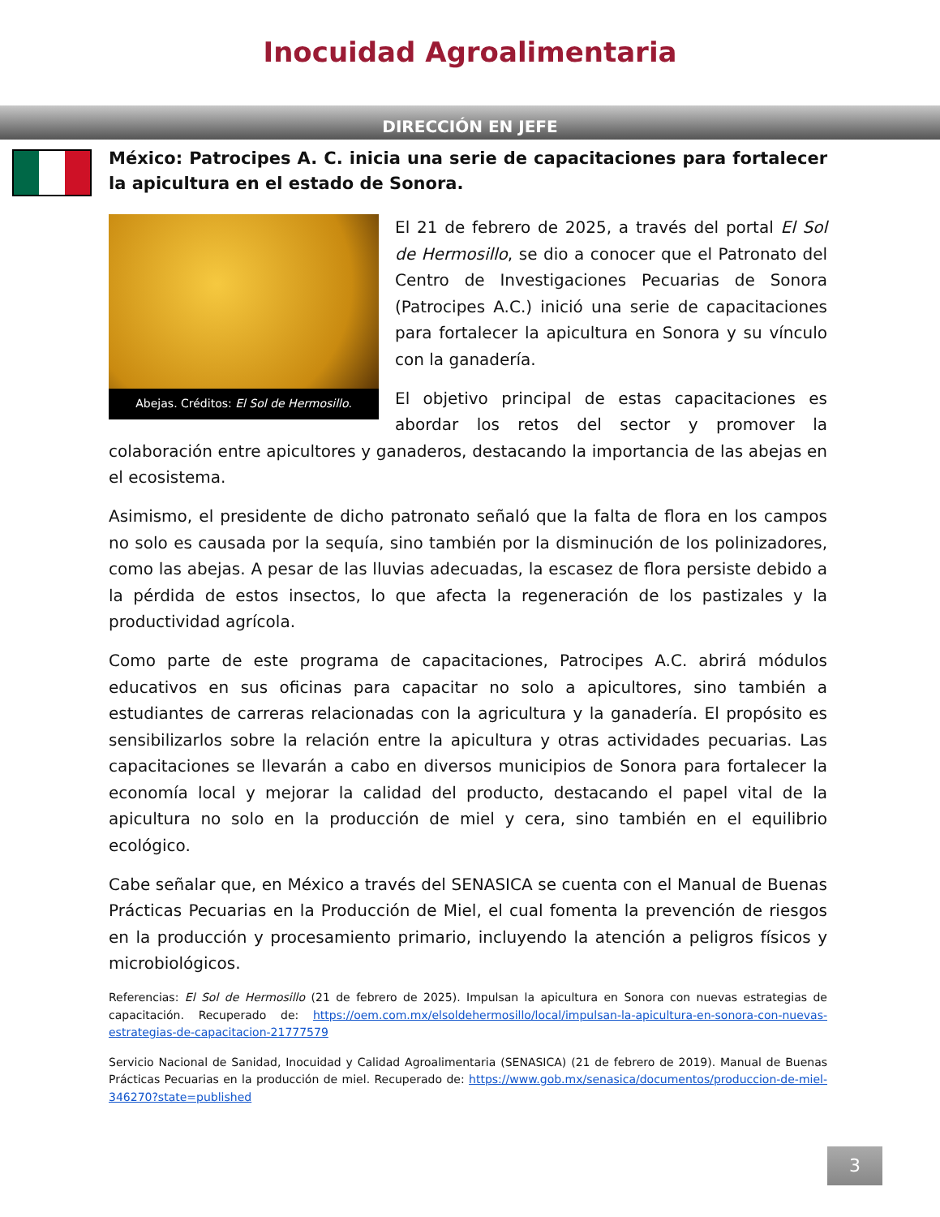Inocuidad Agroalimentaria
DIRECCIÓN EN JEFE
México: Patrocipes A. C. inicia una serie de capacitaciones para fortalecer la apicultura en el estado de Sonora.
Abejas. Créditos: El Sol de Hermosillo.
El 21 de febrero de 2025, a través del portal El Sol de Hermosillo, se dio a conocer que el Patronato del Centro de Investigaciones Pecuarias de Sonora (Patrocipes A.C.) inició una serie de capacitaciones para fortalecer la apicultura en Sonora y su vínculo con la ganadería.
El objetivo principal de estas capacitaciones es abordar los retos del sector y promover la colaboración entre apicultores y ganaderos, destacando la importancia de las abejas en el ecosistema.
Asimismo, el presidente de dicho patronato señaló que la falta de flora en los campos no solo es causada por la sequía, sino también por la disminución de los polinizadores, como las abejas. A pesar de las lluvias adecuadas, la escasez de flora persiste debido a la pérdida de estos insectos, lo que afecta la regeneración de los pastizales y la productividad agrícola.
Como parte de este programa de capacitaciones, Patrocipes A.C. abrirá módulos educativos en sus oficinas para capacitar no solo a apicultores, sino también a estudiantes de carreras relacionadas con la agricultura y la ganadería. El propósito es sensibilizarlos sobre la relación entre la apicultura y otras actividades pecuarias. Las capacitaciones se llevarán a cabo en diversos municipios de Sonora para fortalecer la economía local y mejorar la calidad del producto, destacando el papel vital de la apicultura no solo en la producción de miel y cera, sino también en el equilibrio ecológico.
Cabe señalar que, en México a través del SENASICA se cuenta con el Manual de Buenas Prácticas Pecuarias en la Producción de Miel, el cual fomenta la prevención de riesgos en la producción y procesamiento primario, incluyendo la atención a peligros físicos y microbiológicos.
Referencias: El Sol de Hermosillo (21 de febrero de 2025). Impulsan la apicultura en Sonora con nuevas estrategias de capacitación. Recuperado de: https://oem.com.mx/elsoldehermosillo/local/impulsan-la-apicultura-en-sonora-con-nuevas-estrategias-de-capacitacion-21777579
Servicio Nacional de Sanidad, Inocuidad y Calidad Agroalimentaria (SENASICA) (21 de febrero de 2019). Manual de Buenas Prácticas Pecuarias en la producción de miel. Recuperado de: https://www.gob.mx/senasica/documentos/produccion-de-miel-346270?state=published
3